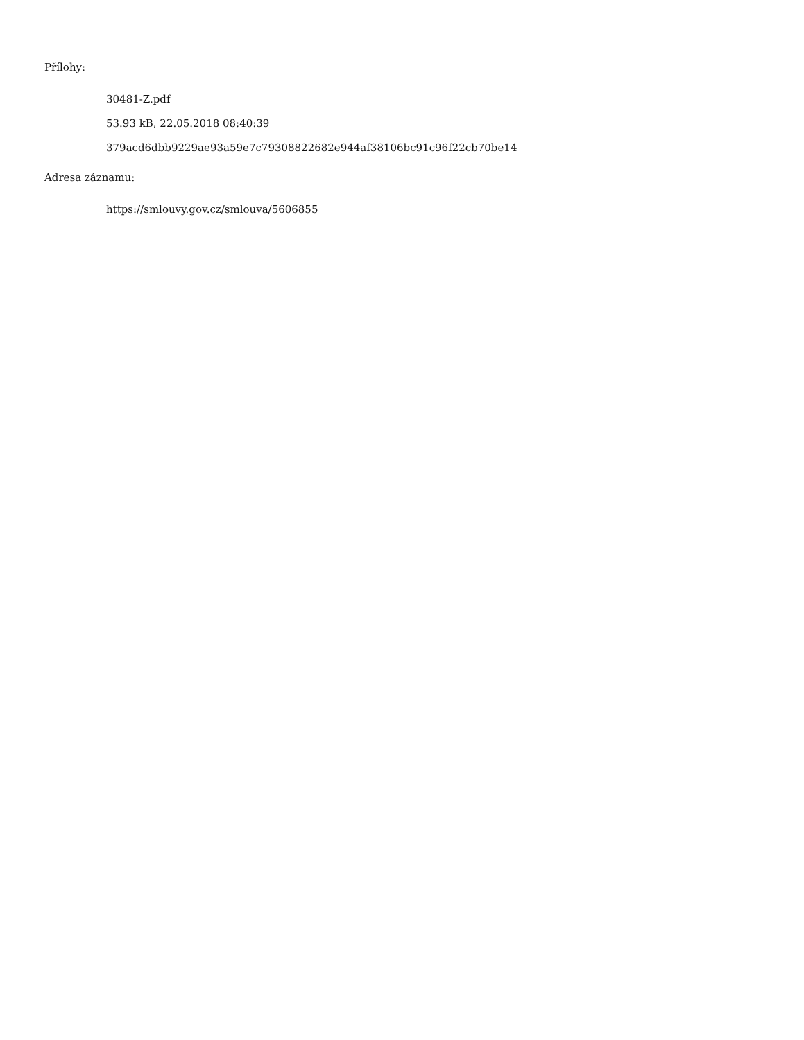Přílohy:
30481-Z.pdf
53.93 kB, 22.05.2018 08:40:39
379acd6dbb9229ae93a59e7c79308822682e944af38106bc91c96f22cb70be14
Adresa záznamu:
https://smlouvy.gov.cz/smlouva/5606855